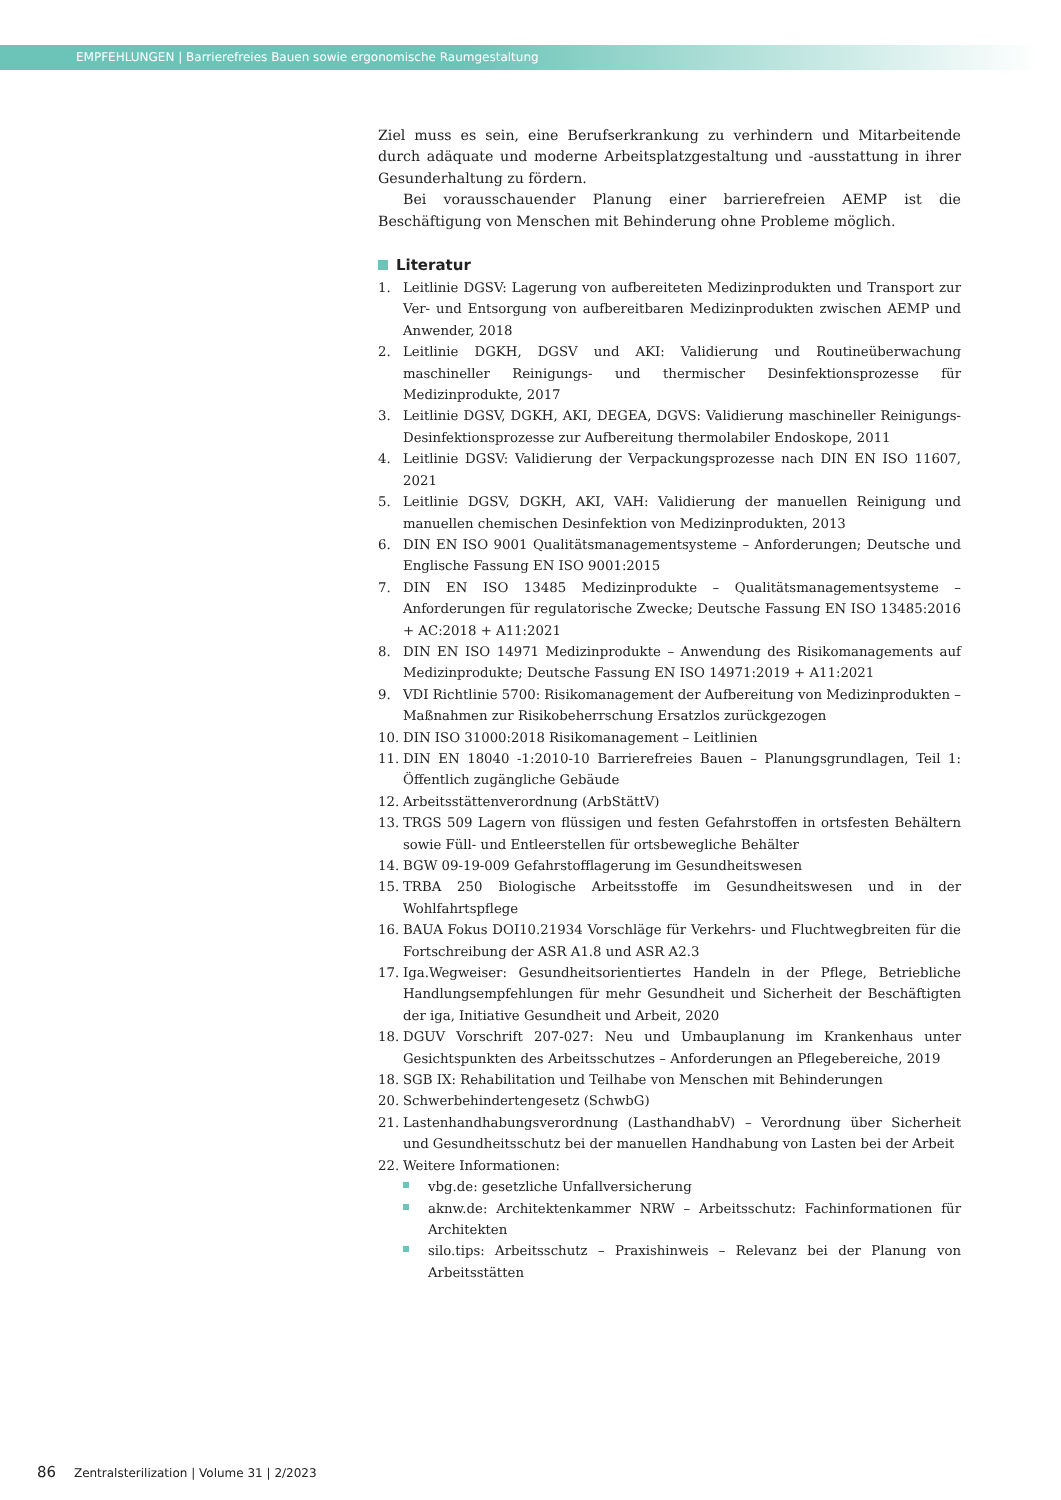EMPFEHLUNGEN | Barrierefreies Bauen sowie ergonomische Raumgestaltung
Ziel muss es sein, eine Berufserkrankung zu verhindern und Mitarbeitende durch adäquate und moderne Arbeitsplatzgestaltung und -ausstattung in ihrer Gesunderhaltung zu fördern.
Bei vorausschauender Planung einer barrierefreien AEMP ist die Beschäftigung von Menschen mit Behinderung ohne Probleme möglich.
Literatur
1. Leitlinie DGSV: Lagerung von aufbereiteten Medizinprodukten und Transport zur Ver- und Entsorgung von aufbereitbaren Medizinprodukten zwischen AEMP und Anwender, 2018
2. Leitlinie DGKH, DGSV und AKI: Validierung und Routineüberwachung maschineller Reinigungs- und thermischer Desinfektionsprozesse für Medizinprodukte, 2017
3. Leitlinie DGSV, DGKH, AKI, DEGEA, DGVS: Validierung maschineller Reinigungs-Desinfektionsprozesse zur Aufbereitung thermolabiler Endoskope, 2011
4. Leitlinie DGSV: Validierung der Verpackungsprozesse nach DIN EN ISO 11607, 2021
5. Leitlinie DGSV, DGKH, AKI, VAH: Validierung der manuellen Reinigung und manuellen chemischen Desinfektion von Medizinprodukten, 2013
6. DIN EN ISO 9001 Qualitätsmanagementsysteme – Anforderungen; Deutsche und Englische Fassung EN ISO 9001:2015
7. DIN EN ISO 13485 Medizinprodukte – Qualitätsmanagementsysteme – Anforderungen für regulatorische Zwecke; Deutsche Fassung EN ISO 13485:2016 + AC:2018 + A11:2021
8. DIN EN ISO 14971 Medizinprodukte – Anwendung des Risikomanagements auf Medizinprodukte; Deutsche Fassung EN ISO 14971:2019 + A11:2021
9. VDI Richtlinie 5700: Risikomanagement der Aufbereitung von Medizinprodukten – Maßnahmen zur Risikobeherrschung Ersatzlos zurückgezogen
10. DIN ISO 31000:2018 Risikomanagement – Leitlinien
11. DIN EN 18040 -1:2010-10 Barrierefreies Bauen – Planungsgrundlagen, Teil 1: Öffentlich zugängliche Gebäude
12. Arbeitsstättenverordnung (ArbStättV)
13. TRGS 509 Lagern von flüssigen und festen Gefahrstoffen in ortsfesten Behältern sowie Füll- und Entleerstellen für ortsbewegliche Behälter
14. BGW 09-19-009 Gefahrstofflagerung im Gesundheitswesen
15. TRBA 250 Biologische Arbeitsstoffe im Gesundheitswesen und in der Wohlfahrtspflege
16. BAUA Fokus DOI10.21934 Vorschläge für Verkehrs- und Fluchtwegbreiten für die Fortschreibung der ASR A1.8 und ASR A2.3
17. Iga.Wegweiser: Gesundheitsorientiertes Handeln in der Pflege, Betriebliche Handlungsempfehlungen für mehr Gesundheit und Sicherheit der Beschäftigten der iga, Initiative Gesundheit und Arbeit, 2020
18. DGUV Vorschrift 207-027: Neu und Umbauplanung im Krankenhaus unter Gesichtspunkten des Arbeitsschutzes – Anforderungen an Pflegebereiche, 2019
18. SGB IX: Rehabilitation und Teilhabe von Menschen mit Behinderungen
20. Schwerbehindertengesetz (SchwbG)
21. Lastenhandhabungsverordnung (LasthandhabV) – Verordnung über Sicherheit und Gesundheitsschutz bei der manuellen Handhabung von Lasten bei der Arbeit
22. Weitere Informationen:
vbg.de: gesetzliche Unfallversicherung
aknw.de: Architektenkammer NRW – Arbeitsschutz: Fachinformationen für Architekten
silo.tips: Arbeitsschutz – Praxishinweis – Relevanz bei der Planung von Arbeitsstätten
86 Zentralsterilization | Volume 31 | 2/2023